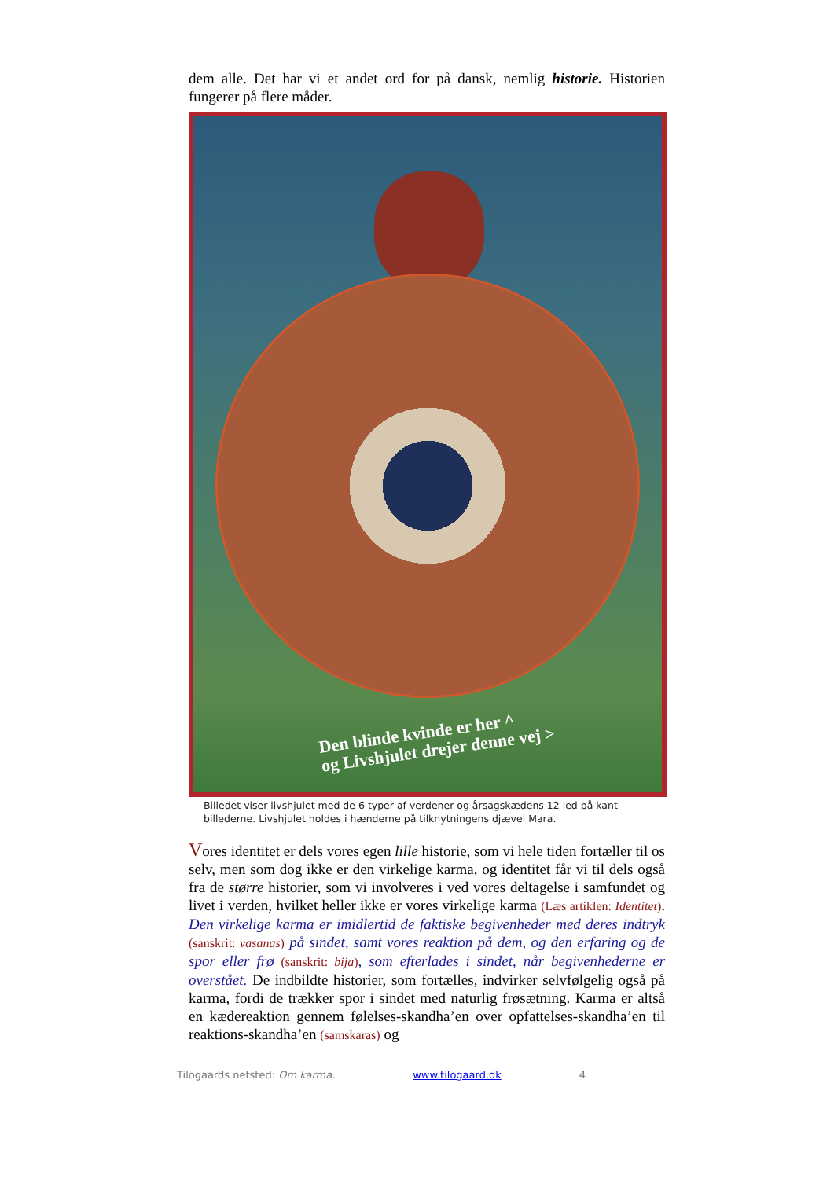dem alle. Det har vi et andet ord for på dansk, nemlig historie. Historien fungerer på flere måder.
Den blinde kvinde er her ^
og Livshjulet drejer denne vej >
Billedet viser livshjulet med de 6 typer af verdener og årsagskædens 12 led på kant billederne. Livshjulet holdes i hænderne på tilknytningens djævel Mara.
Vores identitet er dels vores egen lille historie, som vi hele tiden fortæller til os selv, men som dog ikke er den virkelige karma, og identitet får vi til dels også fra de større historier, som vi involveres i ved vores deltagelse i samfundet og livet i verden, hvilket heller ikke er vores virkelige karma (Læs artiklen: Identitet). Den virkelige karma er imidlertid de faktiske begivenheder med deres indtryk (sanskrit: vasanas) på sindet, samt vores reaktion på dem, og den erfaring og de spor eller frø (sanskrit: bija), som efterlades i sindet, når begivenhederne er overstået. De indbildte historier, som fortælles, indvirker selvfølgelig også på karma, fordi de trækker spor i sindet med naturlig frøsætning. Karma er altså en kædereaktion gennem følelses-skandha’en over opfattelses-skandha’en til reaktions-skandha’en (samskaras) og
Tilogaards netsted: Om karma. www.tilogaard.dk 4